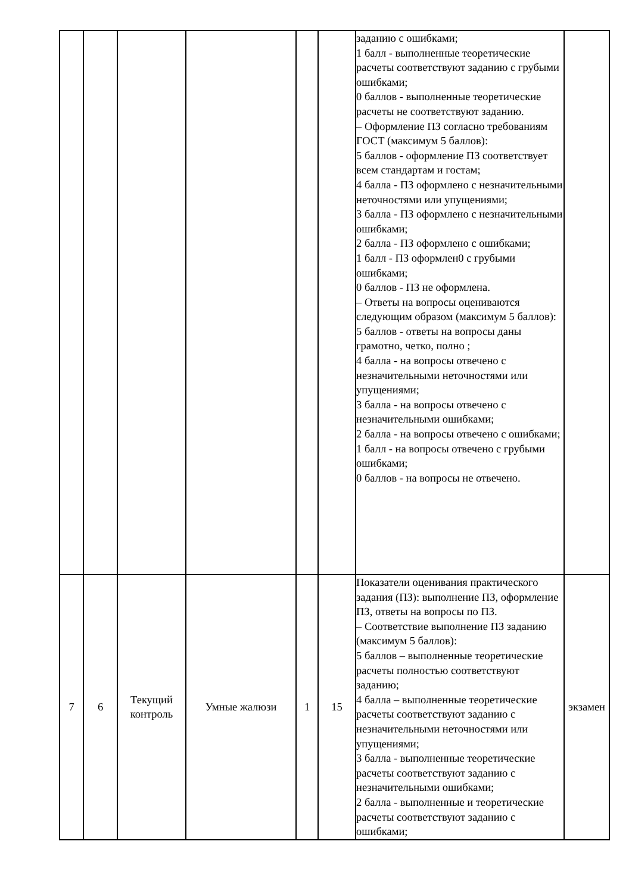| | | | | | | заданию с ошибками; 1 балл - выполненные теоретические расчеты соответствуют заданию с грубыми ошибками; 0 баллов - выполненные теоретические расчеты не соответствуют заданию. – Оформление ПЗ согласно требованиям ГОСТ (максимум 5 баллов): 5 баллов - оформление ПЗ соответствует всем стандартам и гостам; 4 балла - ПЗ оформлено с незначительными неточностями или упущениями; 3 балла - ПЗ оформлено с незначительными ошибками; 2 балла - ПЗ оформлено с ошибками; 1 балл - ПЗ оформлен0 с грубыми ошибками; 0 баллов - ПЗ не оформлена. – Ответы на вопросы оцениваются следующим образом (максимум 5 баллов): 5 баллов - ответы на вопросы даны грамотно, четко, полно ; 4 балла - на вопросы отвечено с незначительными неточностями или упущениями; 3 балла - на вопросы отвечено с незначительными ошибками; 2 балла - на вопросы отвечено с ошибками; 1 балл - на вопросы отвечено с грубыми ошибками; 0 баллов - на вопросы не отвечено. | |
| 7 | 6 | Текущий контроль | Умные жалюзи | 1 | 15 | Показатели оценивания практического задания (ПЗ): выполнение ПЗ, оформление ПЗ, ответы на вопросы по ПЗ. – Соответствие выполнение ПЗ заданию (максимум 5 баллов): 5 баллов – выполненные теоретические расчеты полностью соответствуют заданию; 4 балла – выполненные теоретические расчеты соответствуют заданию с незначительными неточностями или упущениями; 3 балла - выполненные теоретические расчеты соответствуют заданию с незначительными ошибками; 2 балла - выполненные и теоретические расчеты соответствуют заданию с ошибками; | экзамен |